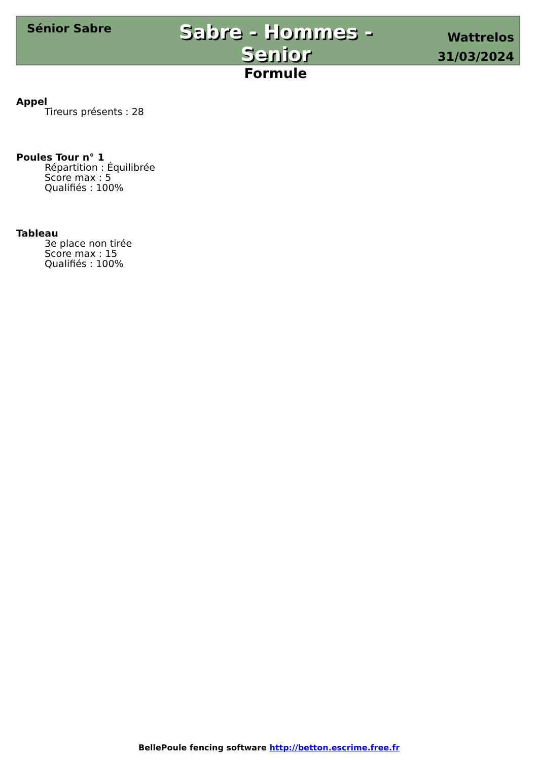Sénior Sabre
Sabre - Hommes - Senior
Formule
Wattrelos
31/03/2024
Appel
Tireurs présents : 28
Poules Tour n° 1
Répartition : Équilibrée
Score max : 5
Qualifiés : 100%
Tableau
3e place non tirée
Score max : 15
Qualifiés : 100%
BellePoule fencing software http://betton.escrime.free.fr